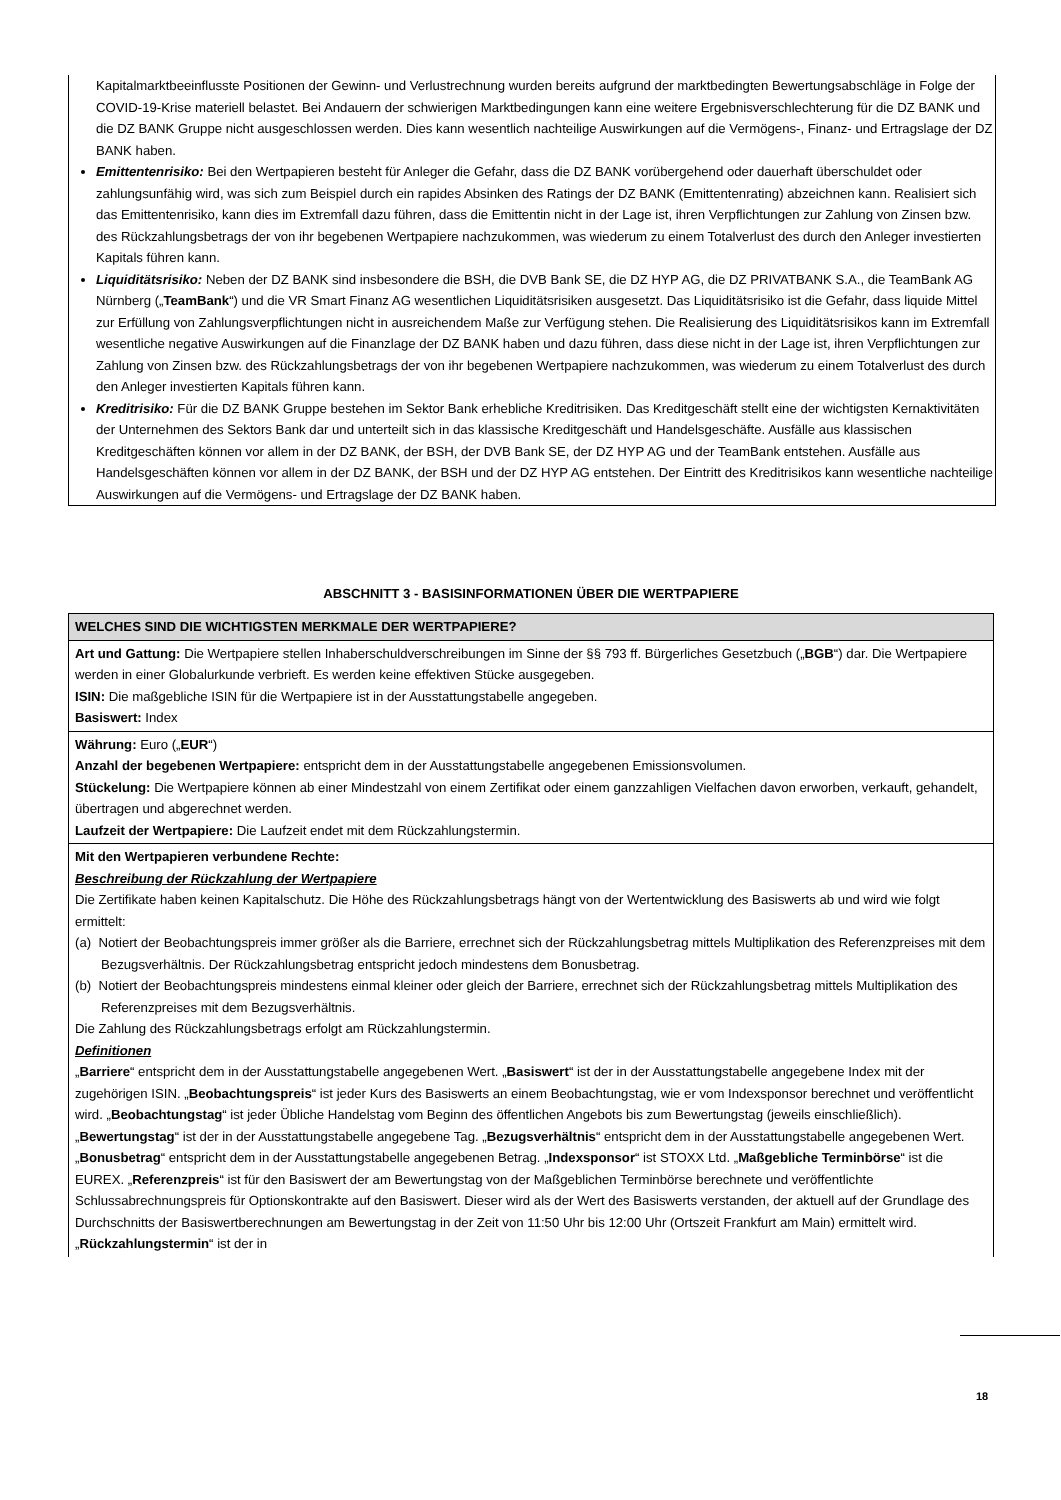Kapitalmarktbeeinflusste Positionen der Gewinn- und Verlustrechnung wurden bereits aufgrund der marktbedingten Bewertungsabschläge in Folge der COVID-19-Krise materiell belastet. Bei Andauern der schwierigen Marktbedingungen kann eine weitere Ergebnisverschlechterung für die DZ BANK und die DZ BANK Gruppe nicht ausgeschlossen werden. Dies kann wesentlich nachteilige Auswirkungen auf die Vermögens-, Finanz- und Ertragslage der DZ BANK haben.
Emittentenrisiko: Bei den Wertpapieren besteht für Anleger die Gefahr, dass die DZ BANK vorübergehend oder dauerhaft überschuldet oder zahlungsunfähig wird, was sich zum Beispiel durch ein rapides Absinken des Ratings der DZ BANK (Emittentenrating) abzeichnen kann. Realisiert sich das Emittentenrisiko, kann dies im Extremfall dazu führen, dass die Emittentin nicht in der Lage ist, ihren Verpflichtungen zur Zahlung von Zinsen bzw. des Rückzahlungsbetrags der von ihr begebenen Wertpapiere nachzukommen, was wiederum zu einem Totalverlust des durch den Anleger investierten Kapitals führen kann.
Liquiditätsrisiko: Neben der DZ BANK sind insbesondere die BSH, die DVB Bank SE, die DZ HYP AG, die DZ PRIVATBANK S.A., die TeamBank AG Nürnberg („TeamBank“) und die VR Smart Finanz AG wesentlichen Liquiditätsrisiken ausgesetzt. Das Liquiditätsrisiko ist die Gefahr, dass liquide Mittel zur Erfüllung von Zahlungsverpflichtungen nicht in ausreichendem Maße zur Verfügung stehen. Die Realisierung des Liquiditätsrisikos kann im Extremfall wesentliche negative Auswirkungen auf die Finanzlage der DZ BANK haben und dazu führen, dass diese nicht in der Lage ist, ihren Verpflichtungen zur Zahlung von Zinsen bzw. des Rückzahlungsbetrags der von ihr begebenen Wertpapiere nachzukommen, was wiederum zu einem Totalverlust des durch den Anleger investierten Kapitals führen kann.
Kreditrisiko: Für die DZ BANK Gruppe bestehen im Sektor Bank erhebliche Kreditrisiken. Das Kreditgeschäft stellt eine der wichtigsten Kernaktivitäten der Unternehmen des Sektors Bank dar und unterteilt sich in das klassische Kreditgeschäft und Handelsgeschäfte. Ausfälle aus klassischen Kreditgeschäften können vor allem in der DZ BANK, der BSH, der DVB Bank SE, der DZ HYP AG und der TeamBank entstehen. Ausfälle aus Handelsgeschäften können vor allem in der DZ BANK, der BSH und der DZ HYP AG entstehen. Der Eintritt des Kreditrisikos kann wesentliche nachteilige Auswirkungen auf die Vermögens- und Ertragslage der DZ BANK haben.
ABSCHNITT 3 - BASISINFORMATIONEN ÜBER DIE WERTPAPIERE
| WELCHES SIND DIE WICHTIGSTEN MERKMALE DER WERTPAPIERE? |
| --- |
| Art und Gattung: Die Wertpapiere stellen Inhaberschuldverschreibungen im Sinne der §§ 793 ff. Bürgerliches Gesetzbuch („ BGB “) dar. Die Wertpapiere werden in einer Globalurkunde verbrieft. Es werden keine effektiven Stücke ausgegeben. ISIN: Die maßgebliche ISIN für die Wertpapiere ist in der Ausstattungstabelle angegeben. Basiswert: Index |
| Währung: Euro („ EUR “) Anzahl der begebenen Wertpapiere: entspricht dem in der Ausstattungstabelle angegebenen Emissionsvolumen. Stückelung: Die Wertpapiere können ab einer Mindestzahl von einem Zertifikat oder einem ganzzahligen Vielfachen davon erworben, verkauft, gehandelt, übertragen und abgerechnet werden. Laufzeit der Wertpapiere: Die Laufzeit endet mit dem Rückzahlungstermin. |
| Mit den Wertpapieren verbundene Rechte: Beschreibung der Rückzahlung der Wertpapiere Die Zertifikate haben keinen Kapitalschutz. Die Höhe des Rückzahlungsbetrags hängt von der Wertentwicklung des Basiswerts ab und wird wie folgt ermittelt: (a) Notiert der Beobachtungspreis immer größer als die Barriere, errechnet sich der Rückzahlungsbetrag mittels Multiplikation des Referenzpreises mit dem Bezugsverhältnis. Der Rückzahlungsbetrag entspricht jedoch mindestens dem Bonusbetrag. (b) Notiert der Beobachtungspreis mindestens einmal kleiner oder gleich der Barriere, errechnet sich der Rückzahlungsbetrag mittels Multiplikation des Referenzpreises mit dem Bezugsverhältnis. Die Zahlung des Rückzahlungsbetrags erfolgt am Rückzahlungstermin. Definitionen „ Barriere “ entspricht dem in der Ausstattungstabelle angegebenen Wert. „ Basiswert “ ist der in der Ausstattungstabelle angegebene Index mit der zugehörigen ISIN. „ Beobachtungspreis “ ist jeder Kurs des Basiswerts an einem Beobachtungstag, wie er vom Indexsponsor berechnet und veröffentlicht wird. „ Beobachtungstag “ ist jeder Übliche Handelstag vom Beginn des öffentlichen Angebots bis zum Bewertungstag (jeweils einschließlich). „ Bewertungstag “ ist der in der Ausstattungstabelle angegebene Tag. „ Bezugsverhältnis “ entspricht dem in der Ausstattungstabelle angegebenen Wert. „ Bonusbetrag “ entspricht dem in der Ausstattungstabelle angegebenen Betrag. „ Indexsponsor “ ist STOXX Ltd. „ Maßgebliche Terminbörse “ ist die EUREX. „ Referenzpreis “ ist für den Basiswert der am Bewertungstag von der Maßgeblichen Terminbörse berechnete und veröffentlichte Schlussabrechnungspreis für Optionskontrakte auf den Basiswert. Dieser wird als der Wert des Basiswerts verstanden, der aktuell auf der Grundlage des Durchschnitts der Basiswertberechnungen am Bewertungstag in der Zeit von 11:50 Uhr bis 12:00 Uhr (Ortszeit Frankfurt am Main) ermittelt wird. „ Rückzahlungstermin “ ist der in |
18